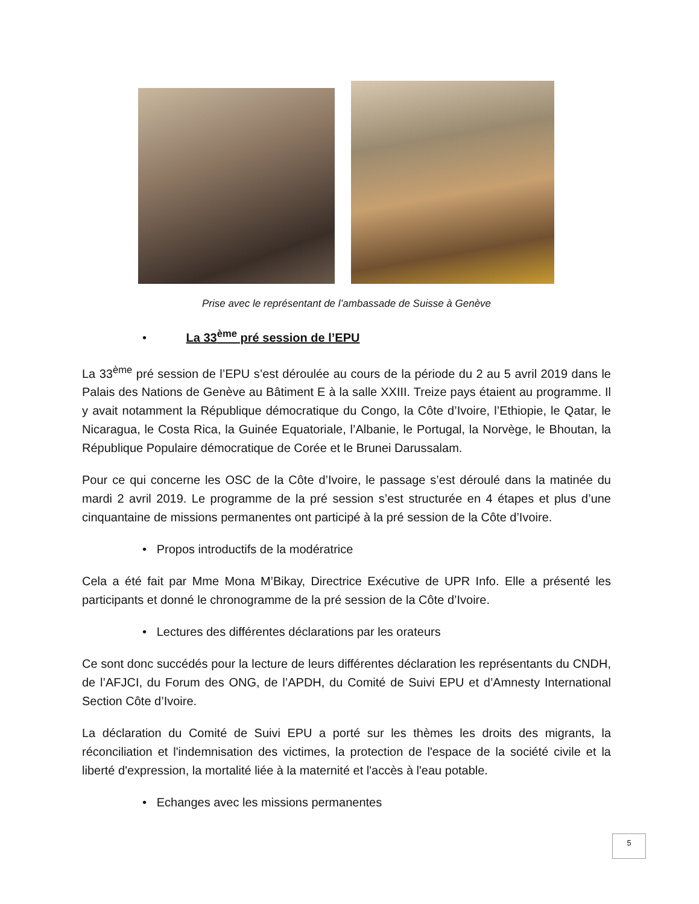Prise avec le représentant de l’ambassade de Suisse à Genève
• La 33<sup>ème</sup> pré session de l’EPU
La 33<sup>ème</sup> pré session de l’EPU s’est déroulée au cours de la période du 2 au 5 avril 2019 dans le Palais des Nations de Genève au Bâtiment E à la salle XXIII. Treize pays étaient au programme. Il y avait notamment la République démocratique du Congo, la Côte d’Ivoire, l’Ethiopie, le Qatar, le Nicaragua, le Costa Rica, la Guinée Equatoriale, l’Albanie, le Portugal, la Norvège, le Bhoutan, la République Populaire démocratique de Corée et le Brunei Darussalam.
Pour ce qui concerne les OSC de la Côte d’Ivoire, le passage s’est déroulé dans la matinée du mardi 2 avril 2019. Le programme de la pré session s’est structurée en 4 étapes et plus d’une cinquantaine de missions permanentes ont participé à la pré session de la Côte d’Ivoire.
• Propos introductifs de la modératrice
Cela a été fait par Mme Mona M’Bikay, Directrice Exécutive de UPR Info. Elle a présenté les participants et donné le chronogramme de la pré session de la Côte d’Ivoire.
• Lectures des différentes déclarations par les orateurs
Ce sont donc succédés pour la lecture de leurs différentes déclaration les représentants du CNDH, de l’AFJCI, du Forum des ONG, de l’APDH, du Comité de Suivi EPU et d’Amnesty International Section Côte d’Ivoire.
La déclaration du Comité de Suivi EPU a porté sur les thèmes les droits des migrants, la réconciliation et l'indemnisation des victimes, la protection de l'espace de la société civile et la liberté d'expression, la mortalité liée à la maternité et l'accès à l'eau potable.
• Echanges avec les missions permanentes
5